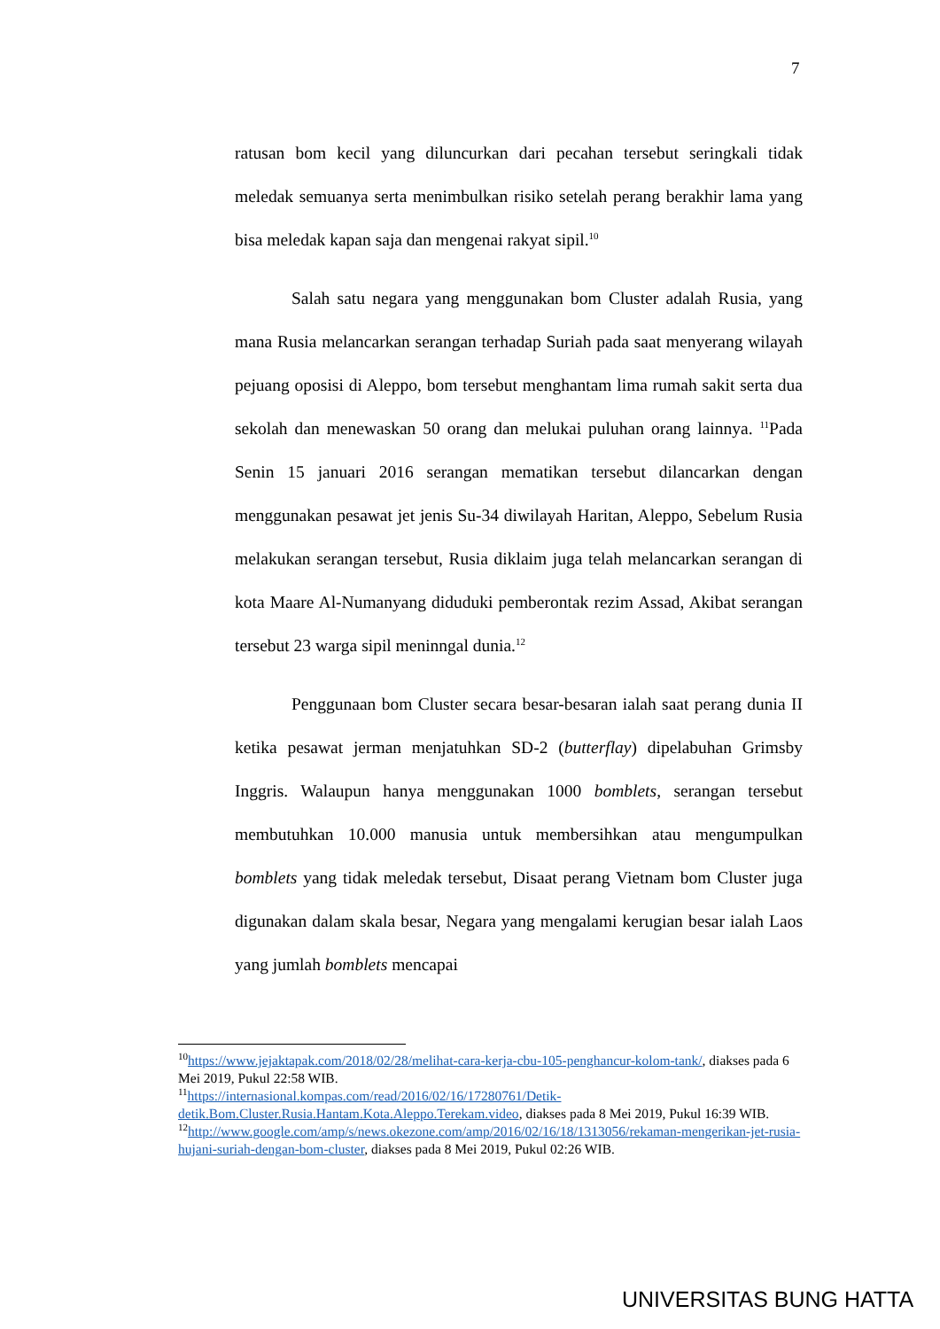7
ratusan bom kecil yang diluncurkan dari pecahan tersebut seringkali tidak meledak semuanya serta menimbulkan risiko setelah perang berakhir lama yang bisa meledak kapan saja dan mengenai rakyat sipil.<sup>10</sup>
Salah satu negara yang menggunakan bom Cluster adalah Rusia, yang mana Rusia melancarkan serangan terhadap Suriah pada saat menyerang wilayah pejuang oposisi di Aleppo, bom tersebut menghantam lima rumah sakit serta dua sekolah dan menewaskan 50 orang dan melukai puluhan orang lainnya. <sup>11</sup>Pada Senin 15 januari 2016 serangan mematikan tersebut dilancarkan dengan menggunakan pesawat jet jenis Su-34 diwilayah Haritan, Aleppo, Sebelum Rusia melakukan serangan tersebut, Rusia diklaim juga telah melancarkan serangan di kota Maare Al-Numanyang diduduki pemberontak rezim Assad, Akibat serangan tersebut 23 warga sipil meninngal dunia.<sup>12</sup>
Penggunaan bom Cluster secara besar-besaran ialah saat perang dunia II ketika pesawat jerman menjatuhkan SD-2 (butterflay) dipelabuhan Grimsby Inggris. Walaupun hanya menggunakan 1000 bomblets, serangan tersebut membutuhkan 10.000 manusia untuk membersihkan atau mengumpulkan bomblets yang tidak meledak tersebut, Disaat perang Vietnam bom Cluster juga digunakan dalam skala besar, Negara yang mengalami kerugian besar ialah Laos yang jumlah bomblets mencapai
<sup>10</sup> https://www.jejaktapak.com/2018/02/28/melihat-cara-kerja-cbu-105-penghancur-kolom-tank/, diakses pada 6 Mei 2019, Pukul 22:58 WIB.
<sup>11</sup> https://internasional.kompas.com/read/2016/02/16/17280761/Detik-detik.Bom.Cluster.Rusia.Hantam.Kota.Aleppo.Terekam.video, diakses pada 8 Mei 2019, Pukul 16:39 WIB.
<sup>12</sup> http://www.google.com/amp/s/news.okezone.com/amp/2016/02/16/18/1313056/rekaman-mengerikan-jet-rusia-hujani-suriah-dengan-bom-cluster, diakses pada 8 Mei 2019, Pukul 02:26 WIB.
UNIVERSITAS BUNG HATTA